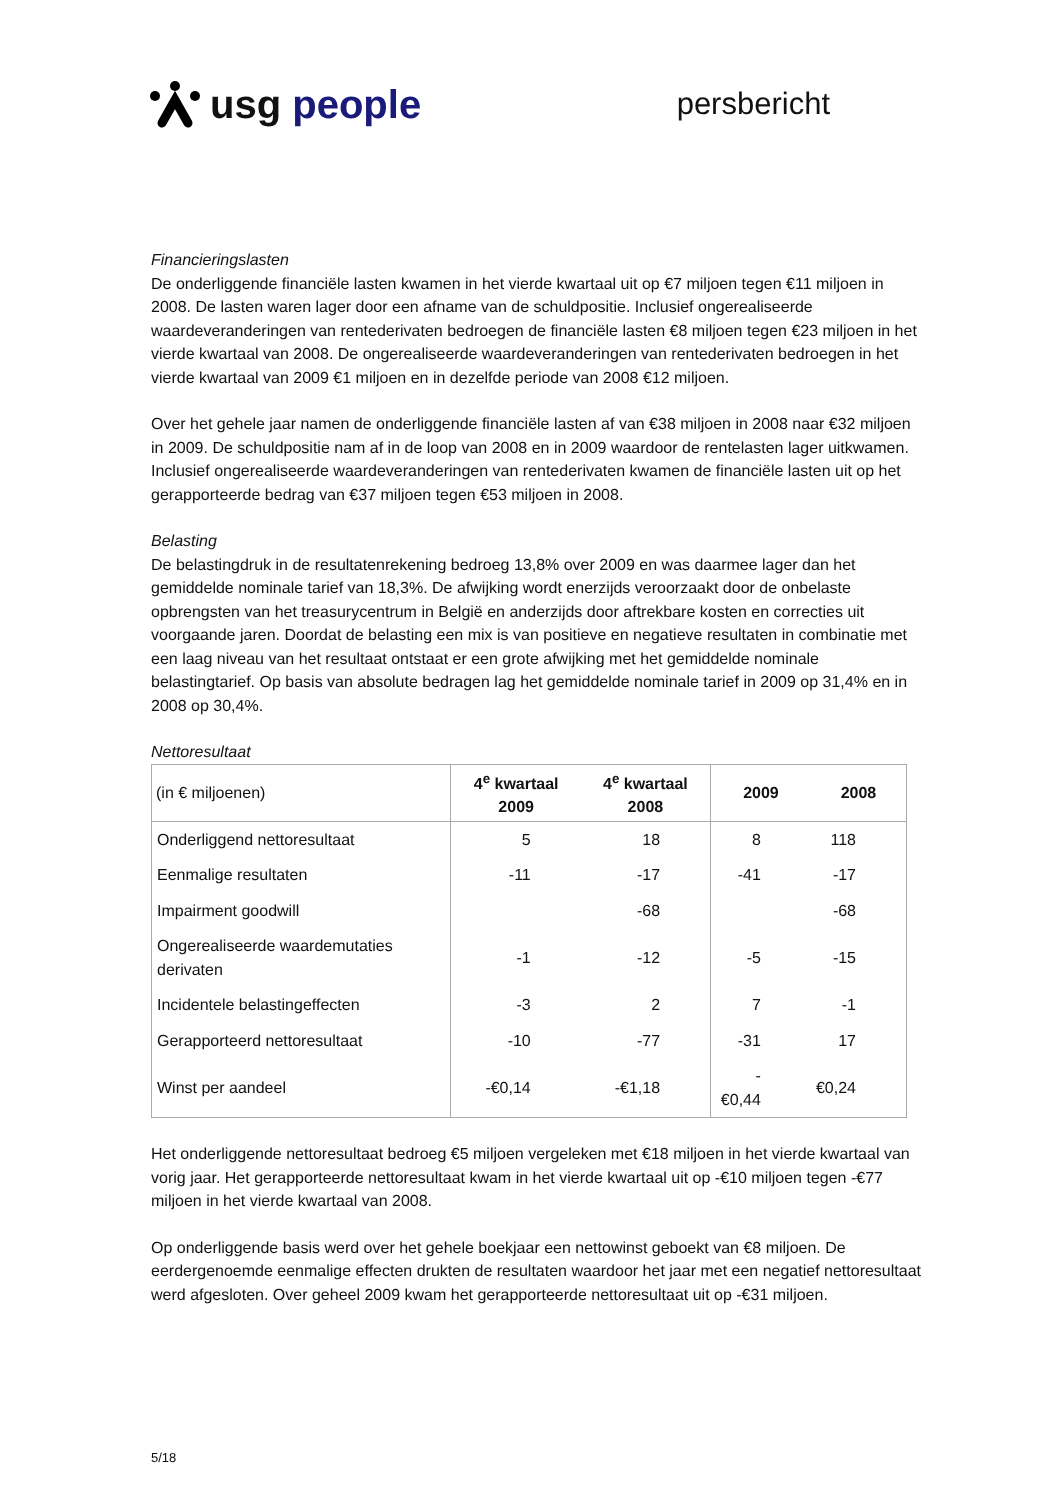usg people
persbericht
Financieringslasten
De onderliggende financiële lasten kwamen in het vierde kwartaal uit op €7 miljoen tegen €11 miljoen in 2008. De lasten waren lager door een afname van de schuldpositie. Inclusief ongerealiseerde waardeveranderingen van rentederivaten bedroegen de financiële lasten €8 miljoen tegen €23 miljoen in het vierde kwartaal van 2008. De ongerealiseerde waardeveranderingen van rentederivaten bedroegen in het vierde kwartaal van 2009 €1 miljoen en in dezelfde periode van 2008 €12 miljoen.
Over het gehele jaar namen de onderliggende financiële lasten af van €38 miljoen in 2008 naar €32 miljoen in 2009. De schuldpositie nam af in de loop van 2008 en in 2009 waardoor de rentelasten lager uitkwamen. Inclusief ongerealiseerde waardeveranderingen van rentederivaten kwamen de financiële lasten uit op het gerapporteerde bedrag van €37 miljoen tegen €53 miljoen in 2008.
Belasting
De belastingdruk in de resultatenrekening bedroeg 13,8% over 2009 en was daarmee lager dan het gemiddelde nominale tarief van 18,3%. De afwijking wordt enerzijds veroorzaakt door de onbelaste opbrengsten van het treasurycentrum in België en anderzijds door aftrekbare kosten en correcties uit voorgaande jaren. Doordat de belasting een mix is van positieve en negatieve resultaten in combinatie met een laag niveau van het resultaat ontstaat er een grote afwijking met het gemiddelde nominale belastingtarief. Op basis van absolute bedragen lag het gemiddelde nominale tarief in 2009 op 31,4% en in 2008 op 30,4%.
Nettoresultaat
| (in € miljoenen) | 4<sup>e</sup> kwartaal 2009 | 4<sup>e</sup> kwartaal 2008 | 2009 | 2008 |
| --- | --- | --- | --- | --- |
| Onderliggend nettoresultaat | 5 | 18 | 8 | 118 |
| Eenmalige resultaten | -11 | -17 | -41 | -17 |
| Impairment goodwill | | -68 | | -68 |
| Ongerealiseerde waardemutaties derivaten | -1 | -12 | -5 | -15 |
| Incidentele belastingeffecten | -3 | 2 | 7 | -1 |
| Gerapporteerd nettoresultaat | -10 | -77 | -31 | 17 |
| Winst per aandeel | -€0,14 | -€1,18 | -€0,44 | €0,24 |
Het onderliggende nettoresultaat bedroeg €5 miljoen vergeleken met €18 miljoen in het vierde kwartaal van vorig jaar. Het gerapporteerde nettoresultaat kwam in het vierde kwartaal uit op -€10 miljoen tegen -€77 miljoen in het vierde kwartaal van 2008.
Op onderliggende basis werd over het gehele boekjaar een nettowinst geboekt van €8 miljoen. De eerdergenoemde eenmalige effecten drukten de resultaten waardoor het jaar met een negatief nettoresultaat werd afgesloten. Over geheel 2009 kwam het gerapporteerde nettoresultaat uit op -€31 miljoen.
5/18